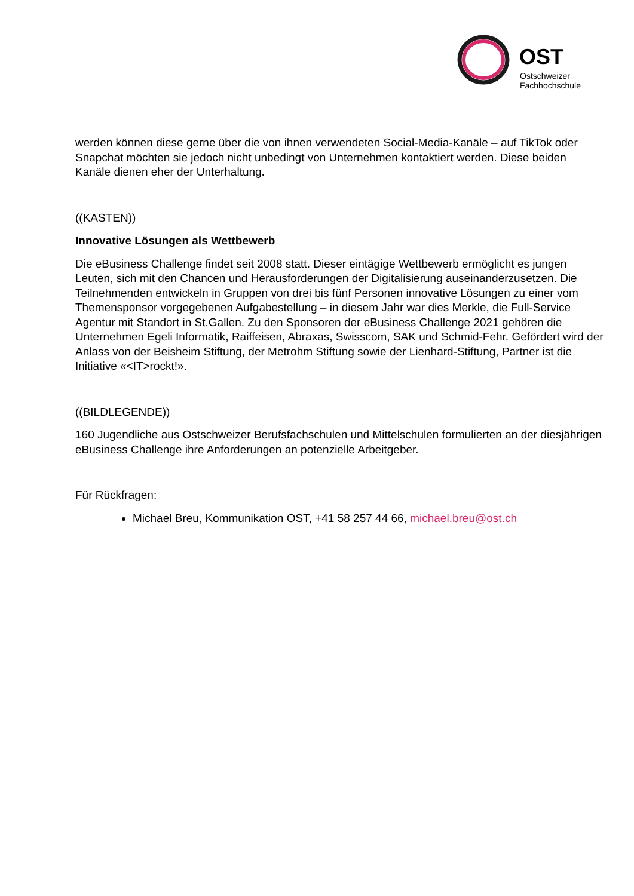OST
Ostschweizer
Fachhochschule
werden können diese gerne über die von ihnen verwendeten Social-Media-Kanäle – auf TikTok oder Snapchat möchten sie jedoch nicht unbedingt von Unternehmen kontaktiert werden. Diese beiden Kanäle dienen eher der Unterhaltung.
((KASTEN))
Innovative Lösungen als Wettbewerb
Die eBusiness Challenge findet seit 2008 statt. Dieser eintägige Wettbewerb ermöglicht es jungen Leuten, sich mit den Chancen und Herausforderungen der Digitalisierung auseinanderzusetzen. Die Teilnehmenden entwickeln in Gruppen von drei bis fünf Personen innovative Lösungen zu einer vom Themensponsor vorgegebenen Aufgabestellung – in diesem Jahr war dies Merkle, die Full-Service Agentur mit Standort in St.Gallen. Zu den Sponsoren der eBusiness Challenge 2021 gehören die Unternehmen Egeli Informatik, Raiffeisen, Abraxas, Swisscom, SAK und Schmid-Fehr. Gefördert wird der Anlass von der Beisheim Stiftung, der Metrohm Stiftung sowie der Lienhard-Stiftung, Partner ist die Initiative «<IT>rockt!».
((BILDLEGENDE))
160 Jugendliche aus Ostschweizer Berufsfachschulen und Mittelschulen formulierten an der diesjährigen eBusiness Challenge ihre Anforderungen an potenzielle Arbeitgeber.
Für Rückfragen:
Michael Breu, Kommunikation OST, +41 58 257 44 66, michael.breu@ost.ch